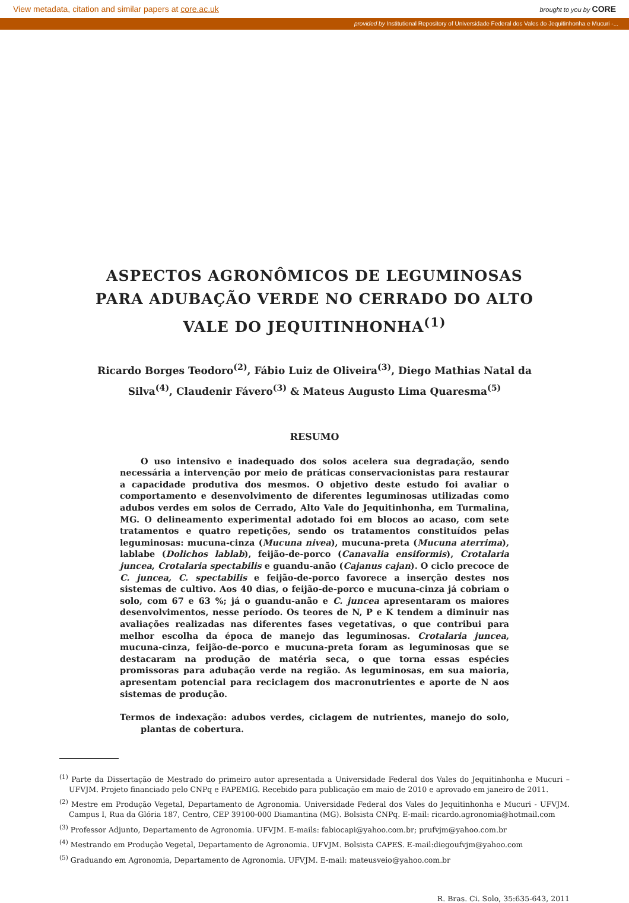View metadata, citation and similar papers at core.ac.uk brought to you by CORE
provided by Institutional Repository of Universidade Federal dos Vales do Jequitinhonha e Mucuri -...
ASPECTOS AGRONÔMICOS DE LEGUMINOSAS PARA ADUBAÇÃO VERDE NO CERRADO DO ALTO VALE DO JEQUITINHONHA<sup>(1)</sup>
Ricardo Borges Teodoro<sup>(2)</sup>, Fábio Luiz de Oliveira<sup>(3)</sup>, Diego Mathias Natal da Silva<sup>(4)</sup>, Claudenir Fávero<sup>(3)</sup> & Mateus Augusto Lima Quaresma<sup>(5)</sup>
RESUMO
O uso intensivo e inadequado dos solos acelera sua degradação, sendo necessária a intervenção por meio de práticas conservacionistas para restaurar a capacidade produtiva dos mesmos. O objetivo deste estudo foi avaliar o comportamento e desenvolvimento de diferentes leguminosas utilizadas como adubos verdes em solos de Cerrado, Alto Vale do Jequitinhonha, em Turmalina, MG. O delineamento experimental adotado foi em blocos ao acaso, com sete tratamentos e quatro repetições, sendo os tratamentos constituídos pelas leguminosas: mucuna-cinza (Mucuna nivea), mucuna-preta (Mucuna aterrima), lablabe (Dolichos lablab), feijão-de-porco (Canavalia ensiformis), Crotalaria juncea, Crotalaria spectabilis e guandu-anão (Cajanus cajan). O ciclo precoce de C. juncea, C. spectabilis e feijão-de-porco favorece a inserção destes nos sistemas de cultivo. Aos 40 dias, o feijão-de-porco e mucuna-cinza já cobriam o solo, com 67 e 63 %; já o guandu-anão e C. juncea apresentaram os maiores desenvolvimentos, nesse período. Os teores de N, P e K tendem a diminuir nas avaliações realizadas nas diferentes fases vegetativas, o que contribui para melhor escolha da época de manejo das leguminosas. Crotalaria juncea, mucuna-cinza, feijão-de-porco e mucuna-preta foram as leguminosas que se destacaram na produção de matéria seca, o que torna essas espécies promissoras para adubação verde na região. As leguminosas, em sua maioria, apresentam potencial para reciclagem dos macronutrientes e aporte de N aos sistemas de produção.
Termos de indexação: adubos verdes, ciclagem de nutrientes, manejo do solo, plantas de cobertura.
<sup>(1)</sup> Parte da Dissertação de Mestrado do primeiro autor apresentada a Universidade Federal dos Vales do Jequitinhonha e Mucuri – UFVJM. Projeto financiado pelo CNPq e FAPEMIG. Recebido para publicação em maio de 2010 e aprovado em janeiro de 2011.
<sup>(2)</sup> Mestre em Produção Vegetal, Departamento de Agronomia. Universidade Federal dos Vales do Jequitinhonha e Mucuri - UFVJM. Campus I, Rua da Glória 187, Centro, CEP 39100-000 Diamantina (MG). Bolsista CNPq. E-mail: ricardo.agronomia@hotmail.com
<sup>(3)</sup> Professor Adjunto, Departamento de Agronomia. UFVJM. E-mails: fabiocapi@yahoo.com.br; prufvjm@yahoo.com.br
<sup>(4)</sup> Mestrando em Produção Vegetal, Departamento de Agronomia. UFVJM. Bolsista CAPES. E-mail:diegoufvjm@yahoo.com
<sup>(5)</sup> Graduando em Agronomia, Departamento de Agronomia. UFVJM. E-mail: mateusveio@yahoo.com.br
R. Bras. Ci. Solo, 35:635-643, 2011